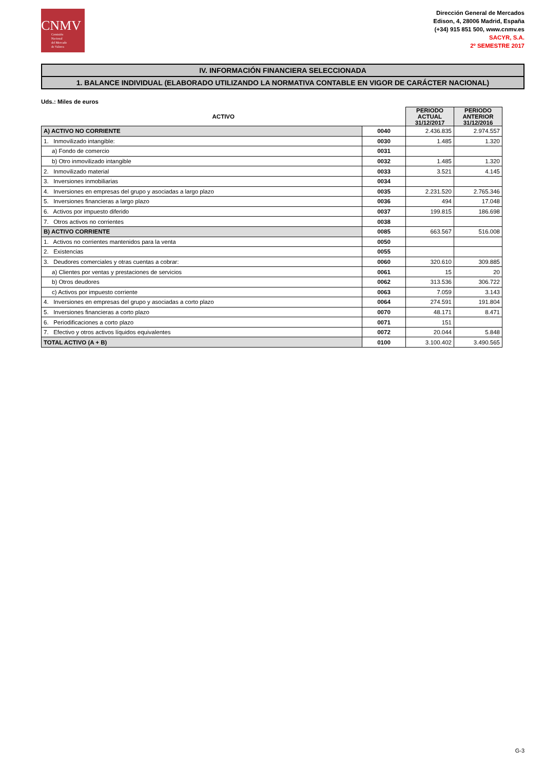CNMV
Comisión
Nacional
del Mercado
de Valores
Dirección General de Mercados
Edison, 4, 28006 Madrid, España
(+34) 915 851 500, www.cnmv.es
SACYR, S.A.
2º SEMESTRE 2017
IV. INFORMACIÓN FINANCIERA SELECCIONADA
1. BALANCE INDIVIDUAL (ELABORADO UTILIZANDO LA NORMATIVA CONTABLE EN VIGOR DE CARÁCTER NACIONAL)
Uds.: Miles de euros
| ACTIVO | | PERIODO ACTUAL 31/12/2017 | PERIODO ANTERIOR 31/12/2016 |
| --- | --- | --- | --- |
| A) ACTIVO NO CORRIENTE | 0040 | 2.436.835 | 2.974.557 |
| 1. Inmovilizado intangible: | 0030 | 1.485 | 1.320 |
| a) Fondo de comercio | 0031 | | |
| b) Otro inmovilizado intangible | 0032 | 1.485 | 1.320 |
| 2. Inmovilizado material | 0033 | 3.521 | 4.145 |
| 3. Inversiones inmobiliarias | 0034 | | |
| 4. Inversiones en empresas del grupo y asociadas a largo plazo | 0035 | 2.231.520 | 2.765.346 |
| 5. Inversiones financieras a largo plazo | 0036 | 494 | 17.048 |
| 6. Activos por impuesto diferido | 0037 | 199.815 | 186.698 |
| 7. Otros activos no corrientes | 0038 | | |
| B) ACTIVO CORRIENTE | 0085 | 663.567 | 516.008 |
| 1. Activos no corrientes mantenidos para la venta | 0050 | | |
| 2. Existencias | 0055 | | |
| 3. Deudores comerciales y otras cuentas a cobrar: | 0060 | 320.610 | 309.885 |
| a) Clientes por ventas y prestaciones de servicios | 0061 | 15 | 20 |
| b) Otros deudores | 0062 | 313.536 | 306.722 |
| c) Activos por impuesto corriente | 0063 | 7.059 | 3.143 |
| 4. Inversiones en empresas del grupo y asociadas a corto plazo | 0064 | 274.591 | 191.804 |
| 5. Inversiones financieras a corto plazo | 0070 | 48.171 | 8.471 |
| 6. Periodificaciones a corto plazo | 0071 | 151 | |
| 7. Efectivo y otros activos líquidos equivalentes | 0072 | 20.044 | 5.848 |
| TOTAL ACTIVO (A + B) | 0100 | 3.100.402 | 3.490.565 |
G-3